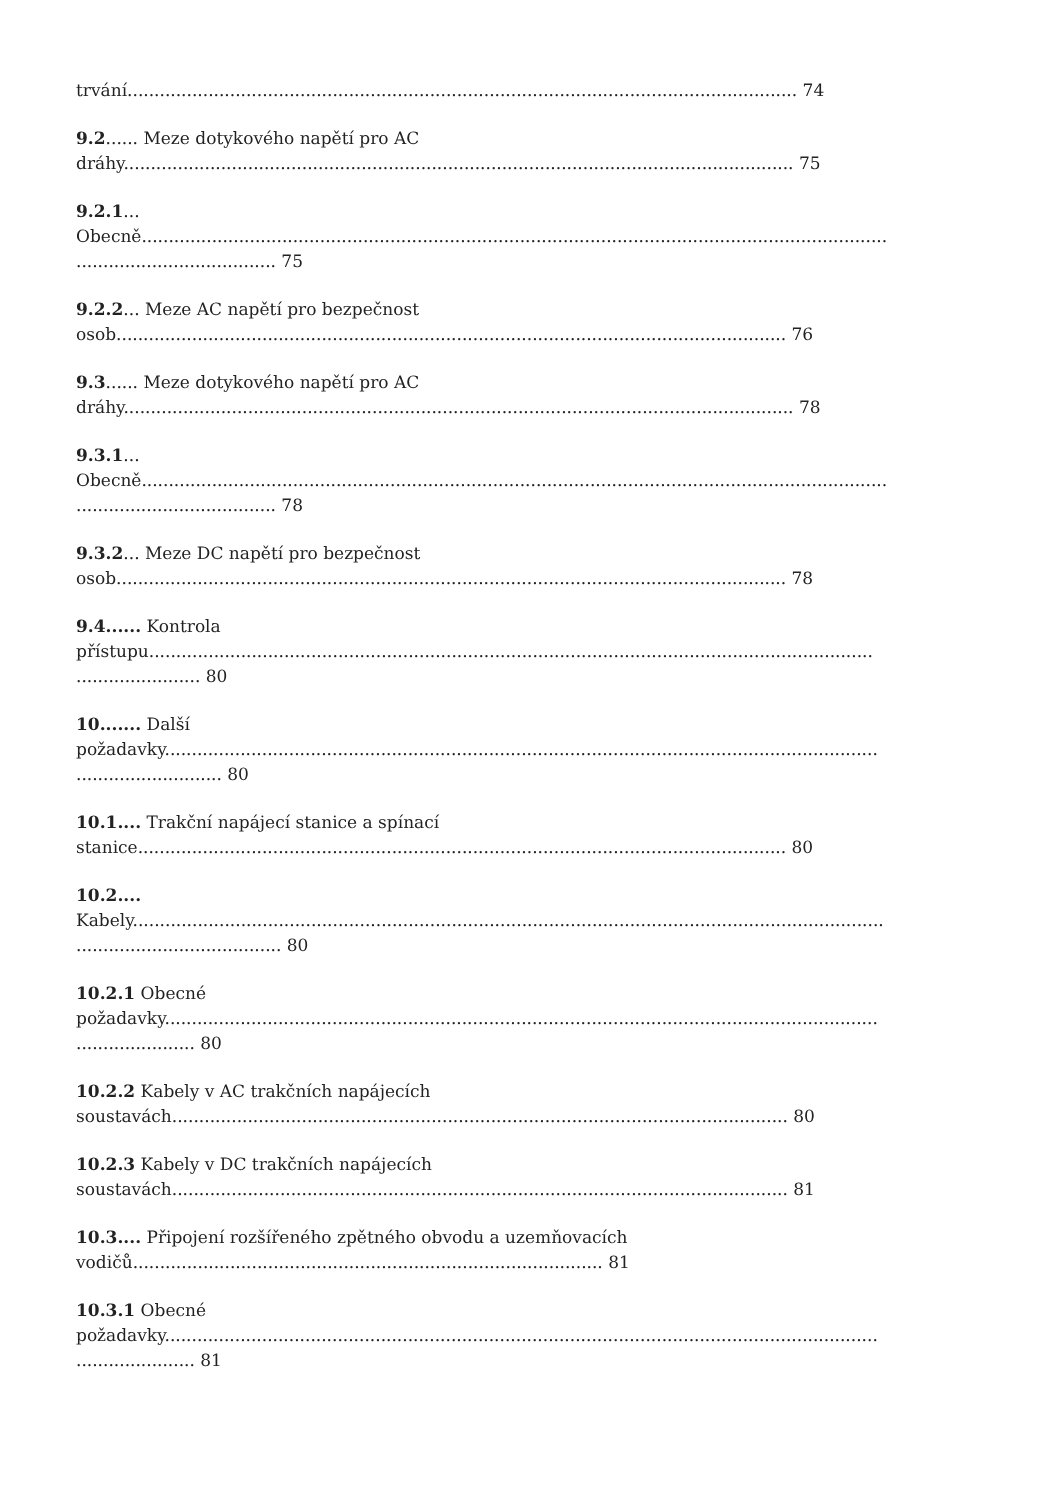trvání............................................................................................................................ 74
9.2...... Meze dotykového napětí pro AC
dráhy............................................................................................................................ 75
9.2.1...
Obecně..........................................................................................................................................
..................................... 75
9.2.2... Meze AC napětí pro bezpečnost
osob............................................................................................................................ 76
9.3...... Meze dotykového napětí pro AC
dráhy............................................................................................................................ 78
9.3.1...
Obecně..........................................................................................................................................
..................................... 78
9.3.2... Meze DC napětí pro bezpečnost
osob............................................................................................................................ 78
9.4...... Kontrola
přístupu......................................................................................................................................
....................... 80
10....... Další
požadavky....................................................................................................................................
........................... 80
10.1.... Trakční napájecí stanice a spínací
stanice........................................................................................................................ 80
10.2....
Kabely...........................................................................................................................................
...................................... 80
10.2.1 Obecné
požadavky....................................................................................................................................
...................... 80
10.2.2 Kabely v AC trakčních napájecích
soustavách.................................................................................................................. 80
10.2.3 Kabely v DC trakčních napájecích
soustavách.................................................................................................................. 81
10.3.... Připojení rozšířeného zpětného obvodu a uzemňovacích
vodičů....................................................................................... 81
10.3.1 Obecné
požadavky....................................................................................................................................
...................... 81